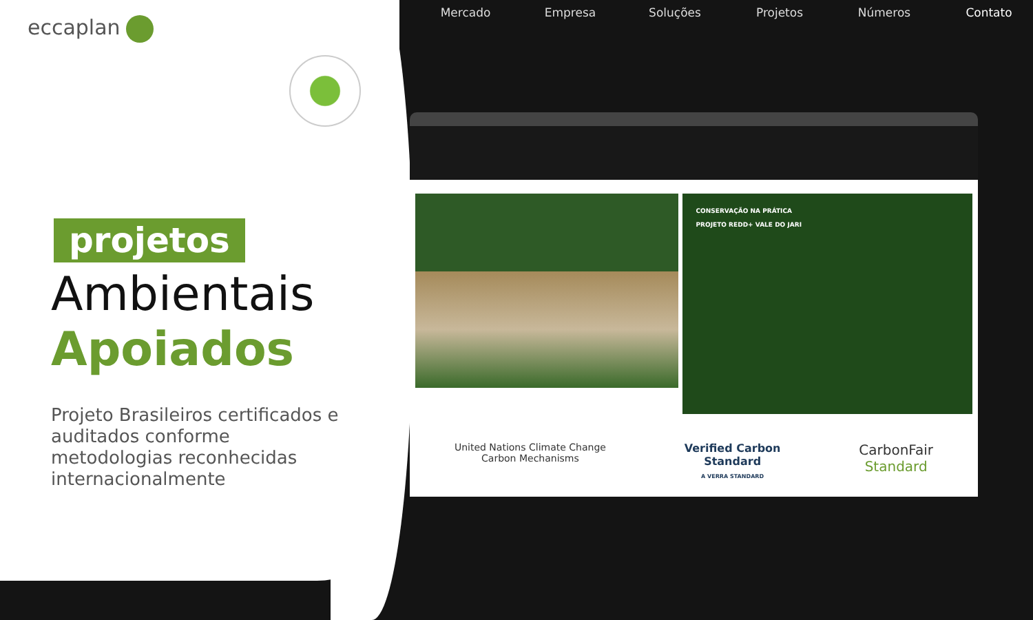eccaplan
projetos
Ambientais
Apoiados
Projeto Brasileiros certificados e auditados conforme metodologias reconhecidas internacionalmente
Mercado Empresa Soluções Projetos Números Contato
CONSERVAÇÃO NA PRÁTICA
PROJETO REDD+ VALE DO JARI
United Nations Climate Change
Carbon Mechanisms
Verified Carbon
Standard
A VERRA STANDARD
CarbonFair
Standard